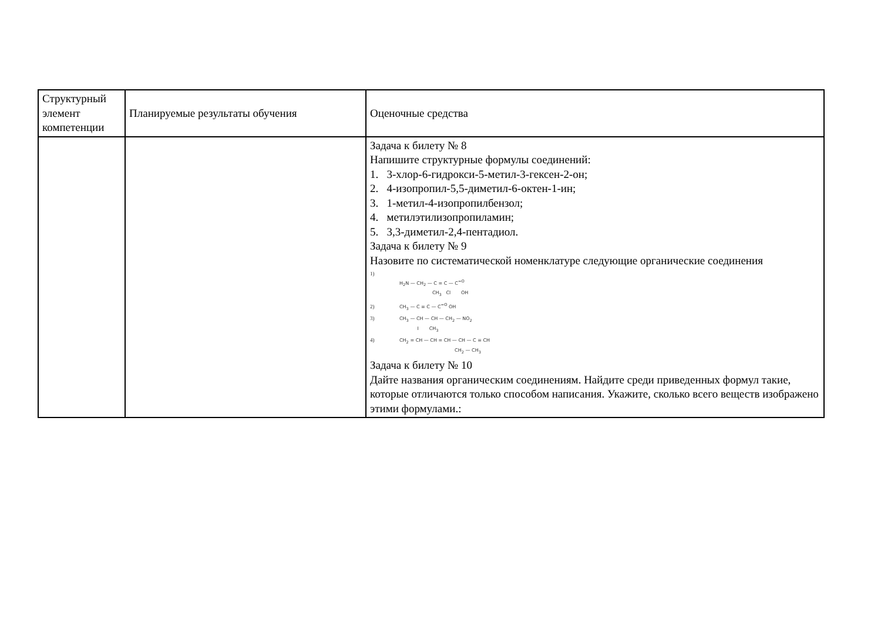| Структурный элемент компетенции | Планируемые результаты обучения | Оценочные средства |
| --- | --- | --- |
| | | Задача к билету № 8 Напишите структурные формулы соединений: 1. 3-хлор-6-гидрокси-5-метил-3-гексен-2-он; 2. 4-изопропил-5,5-диметил-6-октен-1-ин; 3. 1-метил-4-изопропилбензол; 4. метилэтилизопропиламин; 5. 3,3-диметил-2,4-пентадиол. Задача к билету № 9 Назовите по систематической номенклатуре следующие органические соединения 1) H<sub>2</sub>N — CH<sub>2</sub> — C = C — C<sup>=O</sup> CH<sub>3</sub> Cl OH 2) CH<sub>3</sub> — C ≡ C — C<sup>=O</sup> OH 3) CH<sub>3</sub> — CH — CH — CH<sub>2</sub> — NO<sub>2</sub> I CH<sub>3</sub> 4) CH<sub>2</sub> = CH — CH = CH — CH — C ≡ CH CH<sub>2</sub> — CH<sub>3</sub> Задача к билету № 10 Дайте названия органическим соединениям. Найдите среди приведенных формул такие, которые отличаются только способом написания. Укажите, сколько всего веществ изображено этими формулами.: |